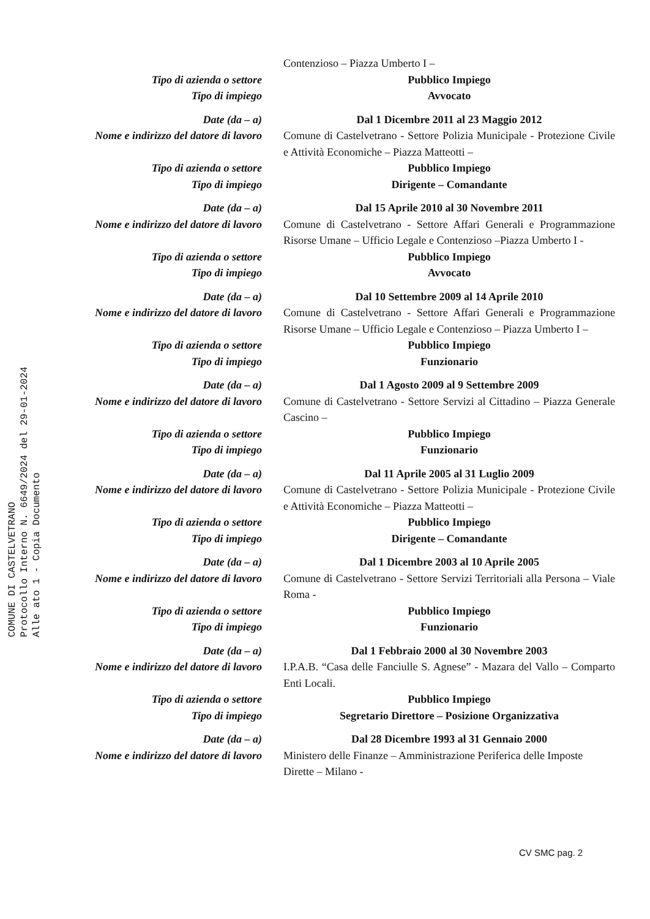Contenzioso – Piazza Umberto I –
Tipo di azienda o settore Pubblico Impiego
Tipo di impiego Avvocato
Date (da – a) Dal 1 Dicembre 2011 al 23 Maggio 2012
Nome e indirizzo del datore di lavoro
Comune di Castelvetrano - Settore Polizia Municipale - Protezione Civile e Attività Economiche – Piazza Matteotti –
Tipo di azienda o settore Pubblico Impiego
Tipo di impiego Dirigente – Comandante
Date (da – a) Dal 15 Aprile 2010 al 30 Novembre 2011
Nome e indirizzo del datore di lavoro
Comune di Castelvetrano - Settore Affari Generali e Programmazione Risorse Umane – Ufficio Legale e Contenzioso –Piazza Umberto I -
Tipo di azienda o settore Pubblico Impiego
Tipo di impiego Avvocato
Date (da – a) Dal 10 Settembre 2009 al 14 Aprile 2010
Nome e indirizzo del datore di lavoro
Comune di Castelvetrano - Settore Affari Generali e Programmazione Risorse Umane – Ufficio Legale e Contenzioso – Piazza Umberto I –
Tipo di azienda o settore Pubblico Impiego
Tipo di impiego Funzionario
Date (da – a) Dal 1 Agosto 2009 al 9 Settembre 2009
Nome e indirizzo del datore di lavoro
Comune di Castelvetrano - Settore Servizi al Cittadino – Piazza Generale Cascino –
Tipo di azienda o settore Pubblico Impiego
Tipo di impiego Funzionario
Date (da – a) Dal 11 Aprile 2005 al 31 Luglio 2009
Nome e indirizzo del datore di lavoro
Comune di Castelvetrano - Settore Polizia Municipale - Protezione Civile e Attività Economiche – Piazza Matteotti –
Tipo di azienda o settore Pubblico Impiego
Tipo di impiego Dirigente – Comandante
Date (da – a) Dal 1 Dicembre 2003 al 10 Aprile 2005
Nome e indirizzo del datore di lavoro
Comune di Castelvetrano - Settore Servizi Territoriali alla Persona – Viale Roma -
Tipo di azienda o settore Pubblico Impiego
Tipo di impiego Funzionario
Date (da – a) Dal 1 Febbraio 2000 al 30 Novembre 2003
Nome e indirizzo del datore di lavoro
I.P.A.B. “Casa delle Fanciulle S. Agnese” - Mazara del Vallo – Comparto Enti Locali.
Tipo di azienda o settore Pubblico Impiego
Tipo di impiego Segretario Direttore – Posizione Organizzativa
Date (da – a) Dal 28 Dicembre 1993 al 31 Gennaio 2000
Nome e indirizzo del datore di lavoro
Ministero delle Finanze – Amministrazione Periferica delle Imposte Dirette – Milano -
CV SMC pag. 2
COMUNE DI CASTELVETRANO
Protocollo Interno N. 6649/2024 del 29-01-2024
Alle ato 1 - Copia Documento